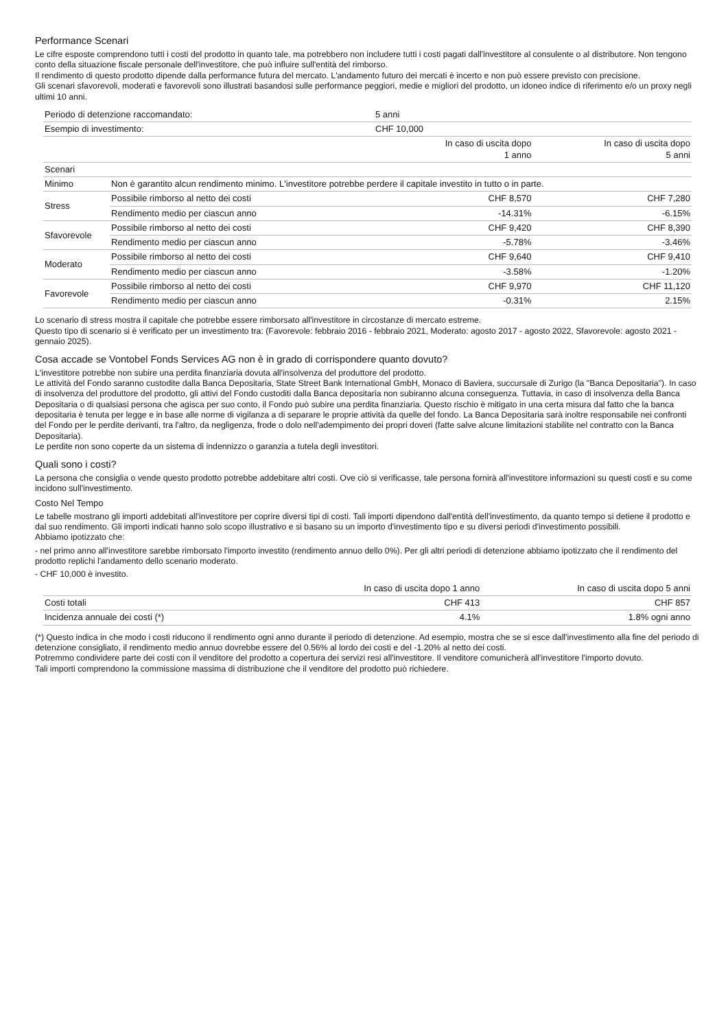Performance Scenari
Le cifre esposte comprendono tutti i costi del prodotto in quanto tale, ma potrebbero non includere tutti i costi pagati dall'investitore al consulente o al distributore. Non tengono conto della situazione fiscale personale dell'investitore, che può influire sull'entità del rimborso.
Il rendimento di questo prodotto dipende dalla performance futura del mercato. L'andamento futuro dei mercati è incerto e non può essere previsto con precisione.
Gli scenari sfavorevoli, moderati e favorevoli sono illustrati basandosi sulle performance peggiori, medie e migliori del prodotto, un idoneo indice di riferimento e/o un proxy negli ultimi 10 anni.
| Periodo di detenzione raccomandato: | | 5 anni | |
| Esempio di investimento: | | CHF 10,000 | |
| | | In caso di uscita dopo 1 anno | In caso di uscita dopo 5 anni |
| Scenari | | | |
| Minimo | Non è garantito alcun rendimento minimo. L'investitore potrebbe perdere il capitale investito in tutto o in parte. | | |
| Stress | Possibile rimborso al netto dei costi | CHF 8,570 | CHF 7,280 |
| | Rendimento medio per ciascun anno | -14.31% | -6.15% |
| Sfavorevole | Possibile rimborso al netto dei costi | CHF 9,420 | CHF 8,390 |
| | Rendimento medio per ciascun anno | -5.78% | -3.46% |
| Moderato | Possibile rimborso al netto dei costi | CHF 9,640 | CHF 9,410 |
| | Rendimento medio per ciascun anno | -3.58% | -1.20% |
| Favorevole | Possibile rimborso al netto dei costi | CHF 9,970 | CHF 11,120 |
| | Rendimento medio per ciascun anno | -0.31% | 2.15% |
Lo scenario di stress mostra il capitale che potrebbe essere rimborsato all'investitore in circostanze di mercato estreme.
Questo tipo di scenario si è verificato per un investimento tra: (Favorevole: febbraio 2016 - febbraio 2021, Moderato: agosto 2017 - agosto 2022, Sfavorevole: agosto 2021 - gennaio 2025).
Cosa accade se Vontobel Fonds Services AG non è in grado di corrispondere quanto dovuto?
L'investitore potrebbe non subire una perdita finanziaria dovuta all'insolvenza del produttore del prodotto.
Le attività del Fondo saranno custodite dalla Banca Depositaria, State Street Bank International GmbH, Monaco di Baviera, succursale di Zurigo (la "Banca Depositaria"). In caso di insolvenza del produttore del prodotto, gli attivi del Fondo custoditi dalla Banca depositaria non subiranno alcuna conseguenza. Tuttavia, in caso di insolvenza della Banca Depositaria o di qualsiasi persona che agisca per suo conto, il Fondo può subire una perdita finanziaria. Questo rischio è mitigato in una certa misura dal fatto che la banca depositaria è tenuta per legge e in base alle norme di vigilanza a di separare le proprie attività da quelle del fondo. La Banca Depositaria sarà inoltre responsabile nei confronti del Fondo per le perdite derivanti, tra l'altro, da negligenza, frode o dolo nell'adempimento dei propri doveri (fatte salve alcune limitazioni stabilite nel contratto con la Banca Depositaria).
Le perdite non sono coperte da un sistema di indennizzo o garanzia a tutela degli investitori.
Quali sono i costi?
La persona che consiglia o vende questo prodotto potrebbe addebitare altri costi. Ove ciò si verificasse, tale persona fornirà all'investitore informazioni su questi costi e su come incidono sull'investimento.
Costo Nel Tempo
Le tabelle mostrano gli importi addebitati all'investitore per coprire diversi tipi di costi. Tali importi dipendono dall'entità dell'investimento, da quanto tempo si detiene il prodotto e dal suo rendimento. Gli importi indicati hanno solo scopo illustrativo e si basano su un importo d'investimento tipo e su diversi periodi d'investimento possibili.
Abbiamo ipotizzato che:
- nel primo anno all'investitore sarebbe rimborsato l'importo investito (rendimento annuo dello 0%). Per gli altri periodi di detenzione abbiamo ipotizzato che il rendimento del prodotto replichi l'andamento dello scenario moderato.
- CHF 10,000 è investito.
| | In caso di uscita dopo 1 anno | In caso di uscita dopo 5 anni |
| --- | --- | --- |
| Costi totali | CHF 413 | CHF 857 |
| Incidenza annuale dei costi (*) | 4.1% | 1.8% ogni anno |
(*) Questo indica in che modo i costi riducono il rendimento ogni anno durante il periodo di detenzione. Ad esempio, mostra che se si esce dall'investimento alla fine del periodo di detenzione consigliato, il rendimento medio annuo dovrebbe essere del 0.56% al lordo dei costi e del -1.20% al netto dei costi.
Potremmo condividere parte dei costi con il venditore del prodotto a copertura dei servizi resi all'investitore. Il venditore comunicherà all'investitore l'importo dovuto.
Tali importi comprendono la commissione massima di distribuzione che il venditore del prodotto può richiedere.